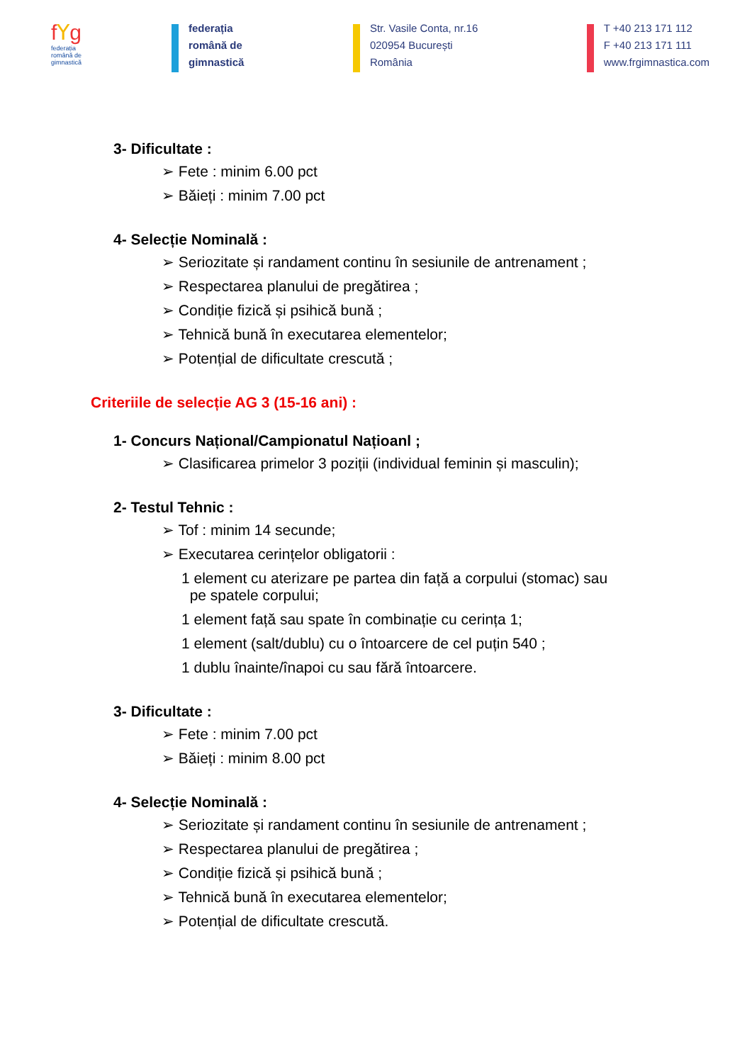fꓬg
federația
română de
gimnastică
federația
română de
gimnastică
Str. Vasile Conta, nr.16
020954 București
România
T +40 213 171 112
F +40 213 171 111
www.frgimnastica.com
3- Dificultate :
➢ Fete : minim 6.00 pct
➢ Băieți : minim 7.00 pct
4- Selecție Nominală :
➢ Seriozitate și randament continu în sesiunile de antrenament ;
➢ Respectarea planului de pregătirea ;
➢ Condiție fizică și psihică bună ;
➢ Tehnică bună în executarea elementelor;
➢ Potențial de dificultate crescută ;
Criteriile de selecție AG 3 (15-16 ani) :
1- Concurs Național/Campionatul Națioanl ;
➢ Clasificarea primelor 3 poziții (individual feminin și masculin);
2- Testul Tehnic :
➢ Tof : minim 14 secunde;
➢ Executarea cerințelor obligatorii :
1 element cu aterizare pe partea din față a corpului (stomac) sau
pe spatele corpului;
1 element față sau spate în combinație cu cerința 1;
1 element (salt/dublu) cu o întoarcere de cel puțin 540 ;
1 dublu înainte/înapoi cu sau fără întoarcere.
3- Dificultate :
➢ Fete : minim 7.00 pct
➢ Băieți : minim 8.00 pct
4- Selecție Nominală :
➢ Seriozitate și randament continu în sesiunile de antrenament ;
➢ Respectarea planului de pregătirea ;
➢ Condiție fizică și psihică bună ;
➢ Tehnică bună în executarea elementelor;
➢ Potențial de dificultate crescută.